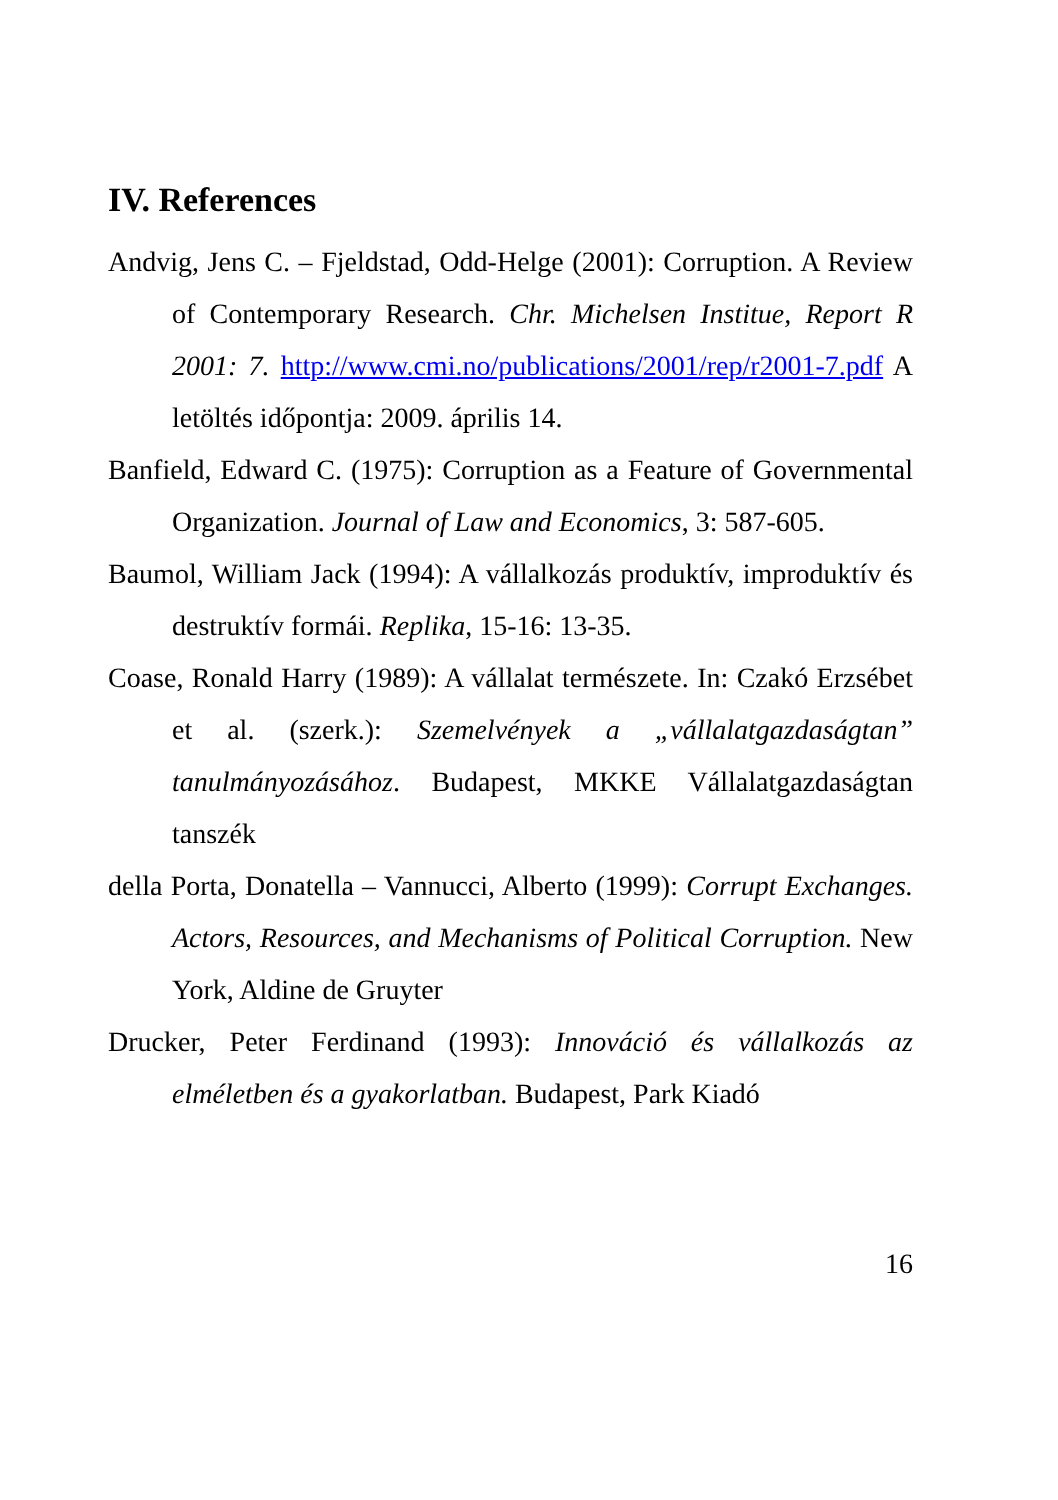IV. References
Andvig, Jens C. – Fjeldstad, Odd-Helge (2001): Corruption. A Review of Contemporary Research. Chr. Michelsen Institue, Report R 2001: 7. http://www.cmi.no/publications/2001/rep/r2001-7.pdf A letöltés időpontja: 2009. április 14.
Banfield, Edward C. (1975): Corruption as a Feature of Governmental Organization. Journal of Law and Economics, 3: 587-605.
Baumol, William Jack (1994): A vállalkozás produktív, improduktív és destruktív formái. Replika, 15-16: 13-35.
Coase, Ronald Harry (1989): A vállalat természete. In: Czakó Erzsébet et al. (szerk.): Szemelvények a „vállalatgazdaságtan” tanulmányozásához. Budapest, MKKE Vállalatgazdaságtan tanszék
della Porta, Donatella – Vannucci, Alberto (1999): Corrupt Exchanges. Actors, Resources, and Mechanisms of Political Corruption. New York, Aldine de Gruyter
Drucker, Peter Ferdinand (1993): Innováció és vállalkozás az elméletben és a gyakorlatban. Budapest, Park Kiadó
16